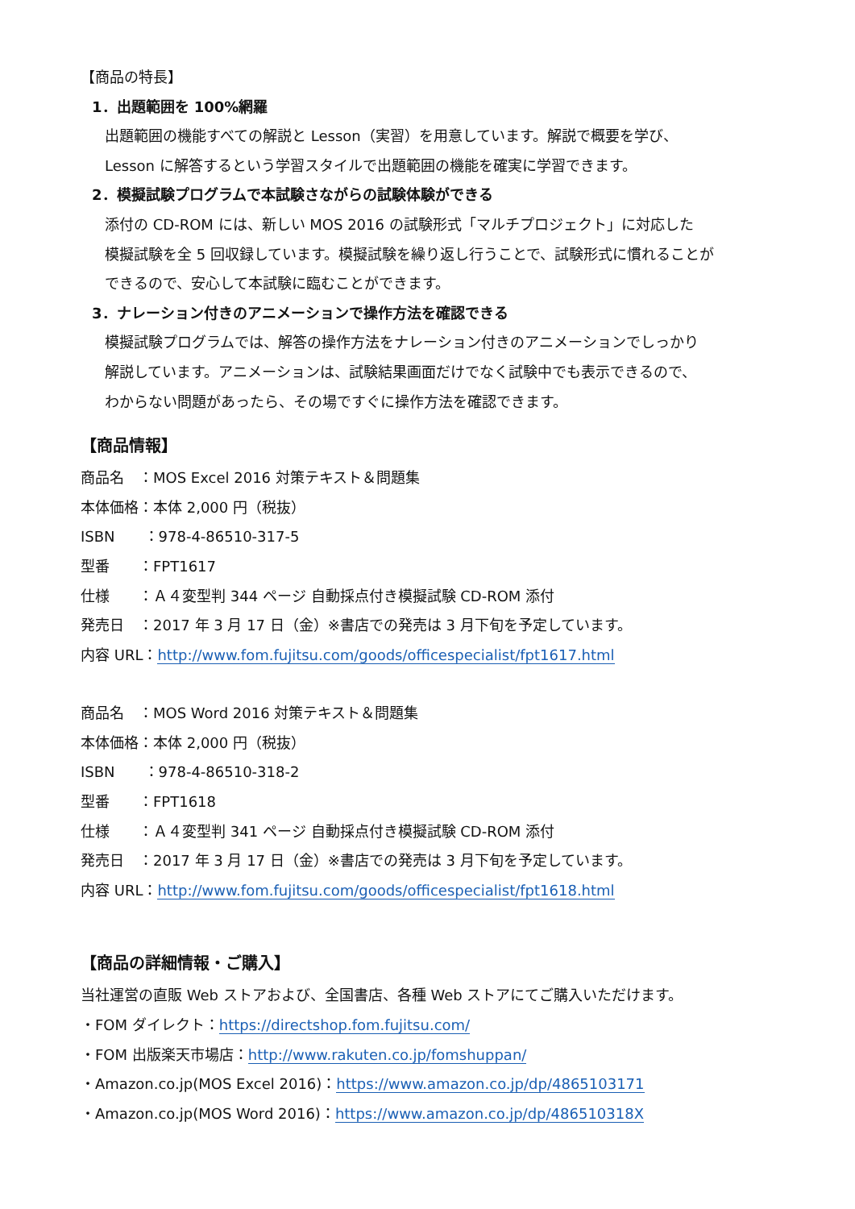【商品の特長】
1．出題範囲を 100%網羅
出題範囲の機能すべての解説と Lesson（実習）を用意しています。解説で概要を学び、
Lesson に解答するという学習スタイルで出題範囲の機能を確実に学習できます。
2．模擬試験プログラムで本試験さながらの試験体験ができる
添付の CD-ROM には、新しい MOS 2016 の試験形式「マルチプロジェクト」に対応した
模擬試験を全 5 回収録しています。模擬試験を繰り返し行うことで、試験形式に慣れることが
できるので、安心して本試験に臨むことができます。
3．ナレーション付きのアニメーションで操作方法を確認できる
模擬試験プログラムでは、解答の操作方法をナレーション付きのアニメーションでしっかり
解説しています。アニメーションは、試験結果画面だけでなく試験中でも表示できるので、
わからない問題があったら、その場ですぐに操作方法を確認できます。
【商品情報】
商品名　：MOS Excel 2016 対策テキスト＆問題集
本体価格：本体 2,000 円（税抜）
ISBN　　：978-4-86510-317-5
型番　　：FPT1617
仕様　　：Ａ４変型判 344 ページ 自動採点付き模擬試験 CD-ROM 添付
発売日　：2017 年 3 月 17 日（金）※書店での発売は 3 月下旬を予定しています。
内容 URL：http://www.fom.fujitsu.com/goods/officespecialist/fpt1617.html
商品名　：MOS Word 2016 対策テキスト＆問題集
本体価格：本体 2,000 円（税抜）
ISBN　　：978-4-86510-318-2
型番　　：FPT1618
仕様　　：Ａ４変型判 341 ページ 自動採点付き模擬試験 CD-ROM 添付
発売日　：2017 年 3 月 17 日（金）※書店での発売は 3 月下旬を予定しています。
内容 URL：http://www.fom.fujitsu.com/goods/officespecialist/fpt1618.html
【商品の詳細情報・ご購入】
当社運営の直販 Web ストアおよび、全国書店、各種 Web ストアにてご購入いただけます。
・FOM ダイレクト：https://directshop.fom.fujitsu.com/
・FOM 出版楽天市場店：http://www.rakuten.co.jp/fomshuppan/
・Amazon.co.jp(MOS Excel 2016)：https://www.amazon.co.jp/dp/4865103171
・Amazon.co.jp(MOS Word 2016)：https://www.amazon.co.jp/dp/486510318X